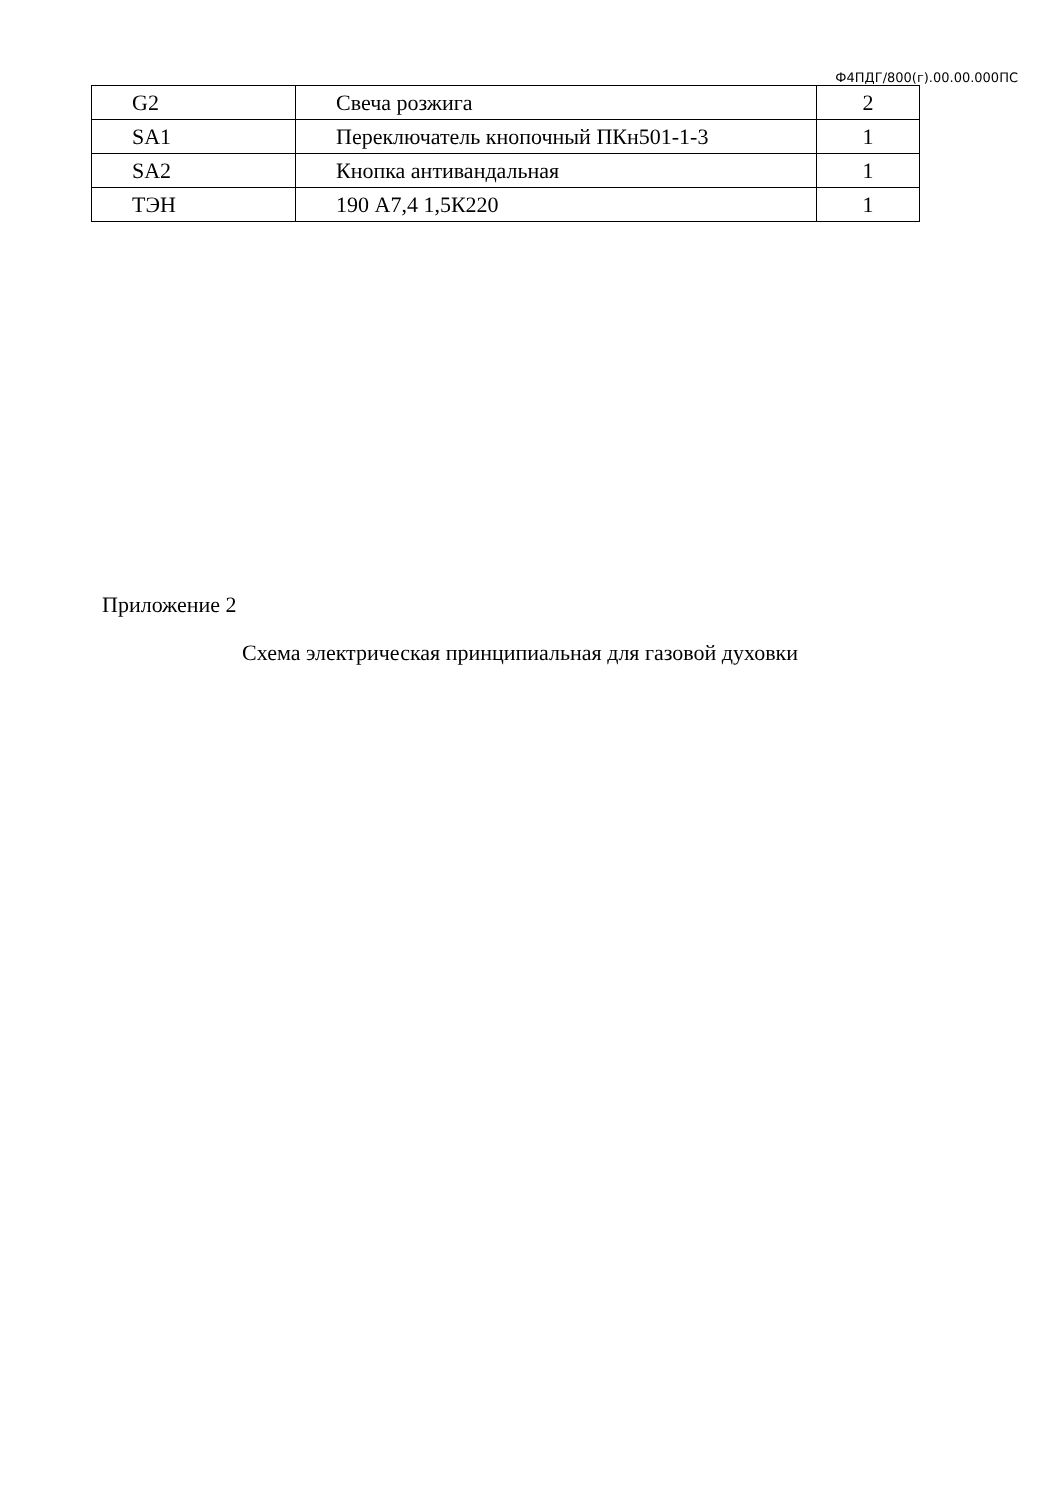Ф4ПДГ/800(г).00.00.000ПС
| G2 | Свеча розжига | 2 |
| SA1 | Переключатель кнопочный ПКн501-1-3 | 1 |
| SA2 | Кнопка антивандальная | 1 |
| ТЭН | 190 А7,4 1,5К220 | 1 |
Приложение 2
Схема электрическая принципиальная для газовой духовки